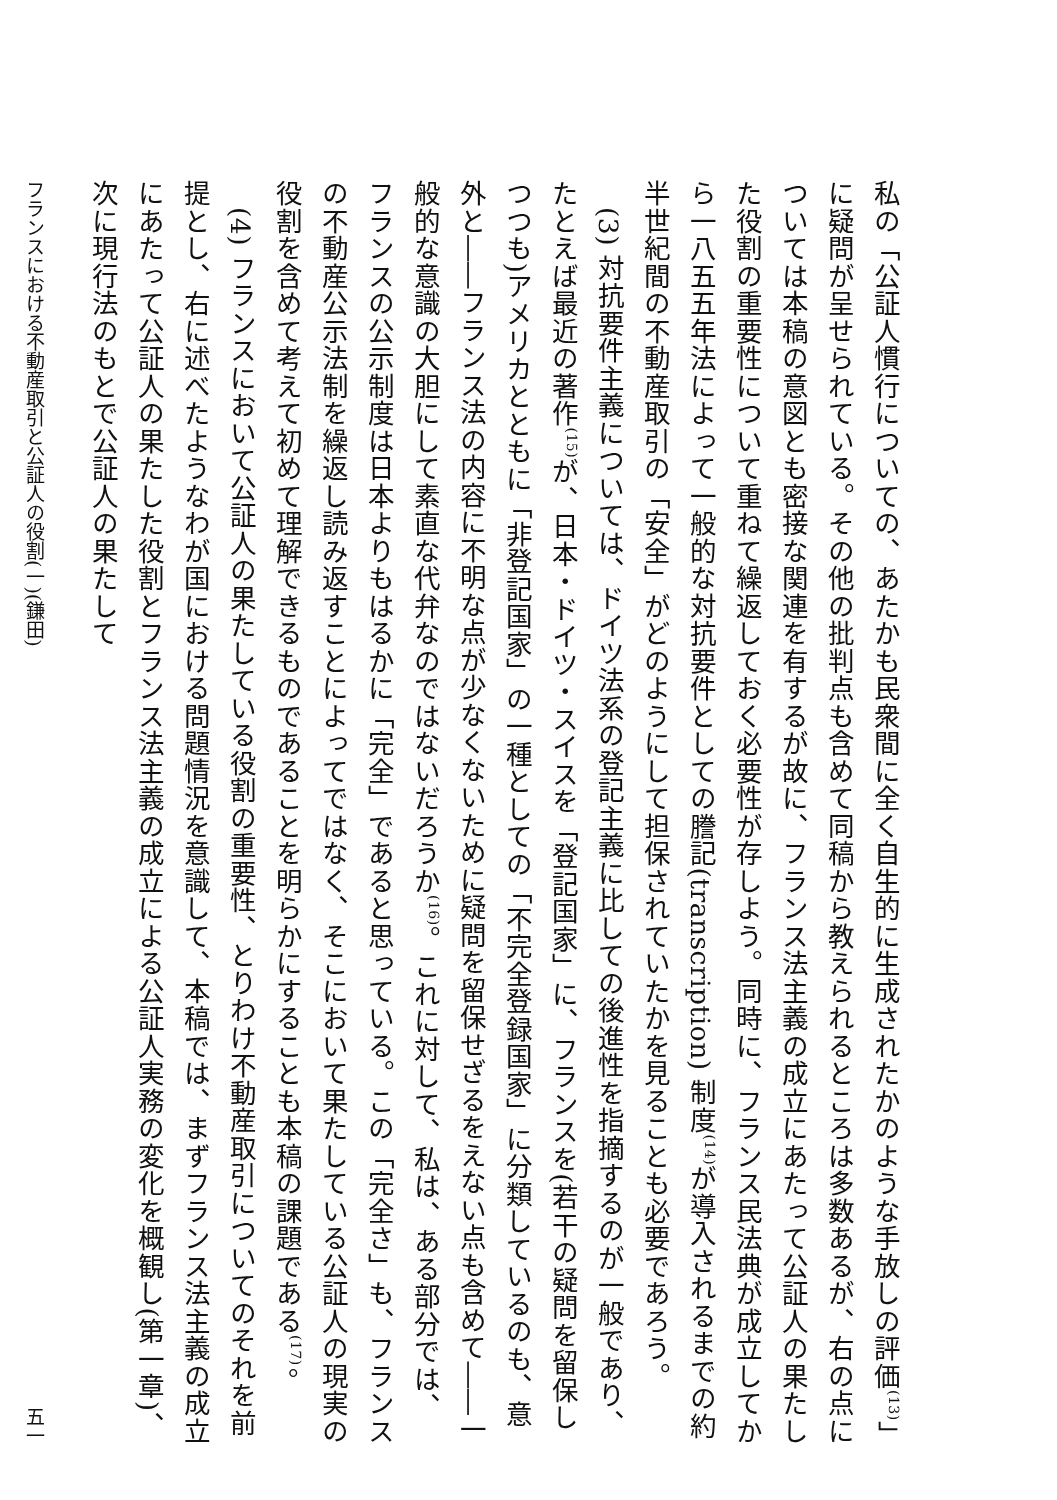私の「公証人慣行についての、あたかも民衆間に全く自生的に生成されたかのような手放しの評価<sup>(13)</sup>」に疑問が呈せられている。その他の批判点も含めて同稿から教えられるところは多数あるが、右の点については本稿の意図とも密接な関連を有するが故に、フランス法主義の成立にあたって公証人の果たした役割の重要性について重ねて繰返しておく必要性が存しよう。同時に、フランス民法典が成立してから一八五五年法によって一般的な対抗要件としての謄記(transcription) 制度<sup>(14)</sup>が導入されるまでの約半世紀間の不動産取引の「安全」がどのようにして担保されていたかを見ることも必要であろう。
(3) 対抗要件主義については、ドイツ法系の登記主義に比しての後進性を指摘するのが一般であり、たとえば最近の著作<sup>(15)</sup>が、日本・ドイツ・スイスを「登記国家」に、フランスを(若干の疑問を留保しつつも)アメリカとともに「非登記国家」の一種としての「不完全登録国家」に分類しているのも、意外と――フランス法の内容に不明な点が少なくないために疑問を留保せざるをえない点も含めて――一般的な意識の大胆にして素直な代弁なのではないだろうか<sup>(16)</sup>。これに対して、私は、ある部分では、フランスの公示制度は日本よりもはるかに「完全」であると思っている。この「完全さ」も、フランスの不動産公示法制を繰返し読み返すことによってではなく、そこにおいて果たしている公証人の現実の役割を含めて考えて初めて理解できるものであることを明らかにすることも本稿の課題である<sup>(17)</sup>。
(4) フランスにおいて公証人の果たしている役割の重要性、とりわけ不動産取引についてのそれを前提とし、右に述べたようなわが国における問題情況を意識して、本稿では、まずフランス法主義の成立にあたって公証人の果たした役割とフランス法主義の成立による公証人実務の変化を概観し(第一章)、次に現行法のもとで公証人の果たして
フランスにおける不動産取引と公証人の役割(一)(鎌田) 五一